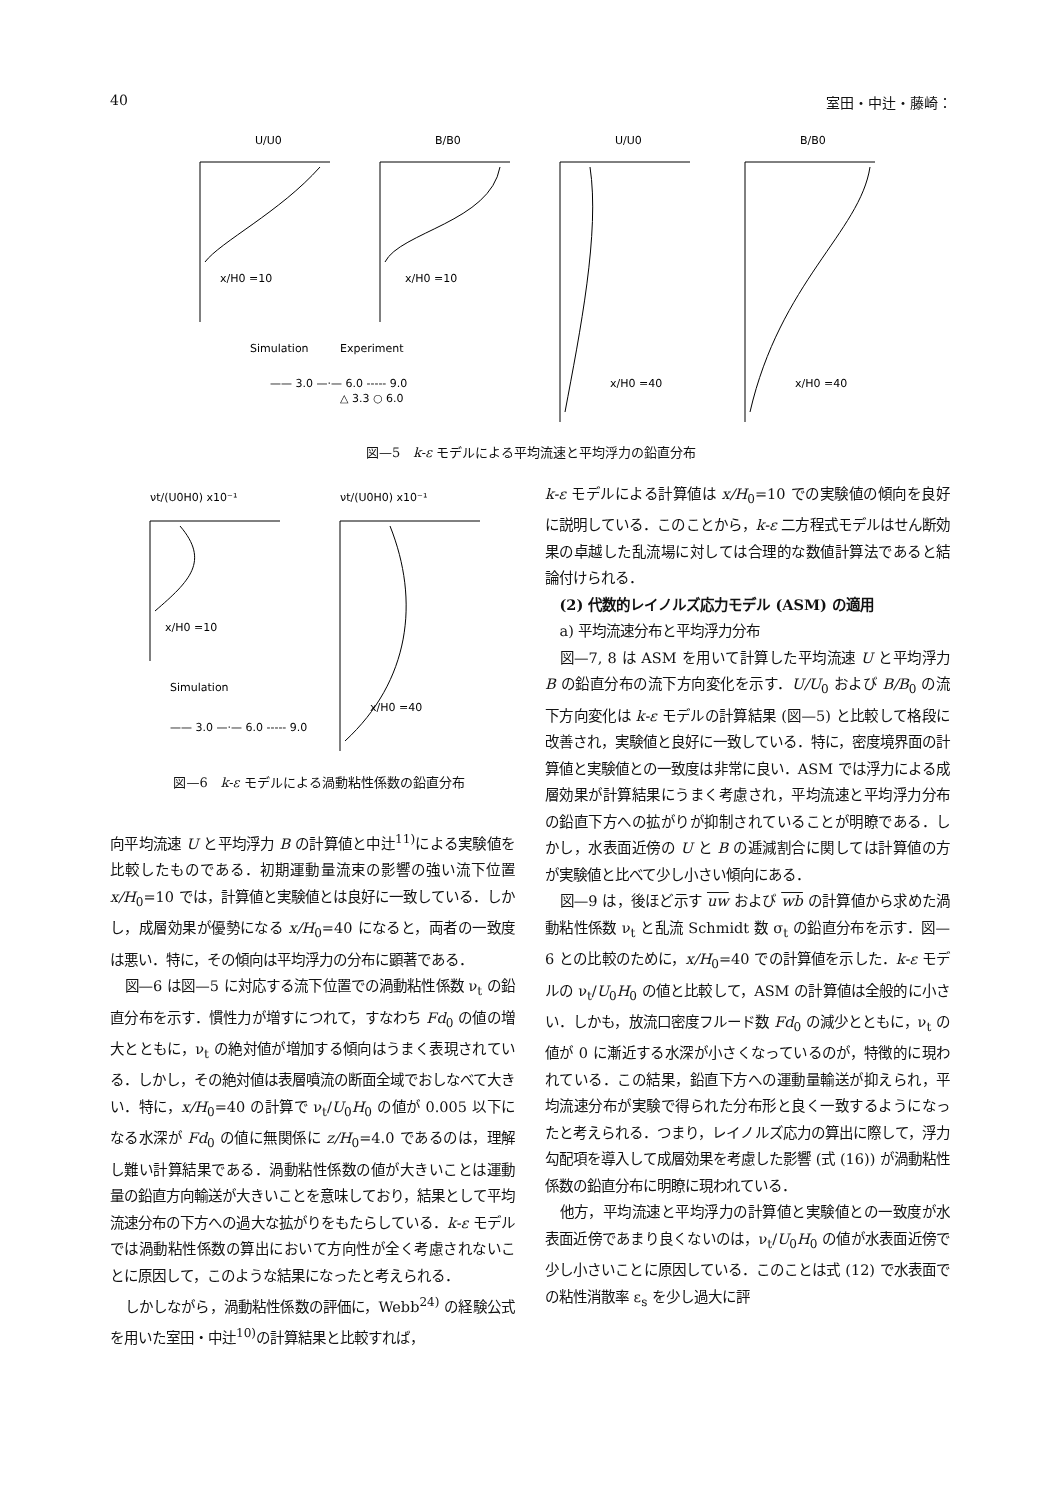40 室田・中辻・藤崎：
U/U0
B/B0
U/U0
B/B0
x/H0 =10
x/H0 =10
x/H0 =40
x/H0 =40
Simulation
Experiment
—— 3.0 —·— 6.0 ----- 9.0
△ 3.3 ○ 6.0
図—5　k-ε モデルによる平均流速と平均浮力の鉛直分布
νt/(U0H0) x10⁻¹
νt/(U0H0) x10⁻¹
x/H0 =10
x/H0 =40
Simulation
—— 3.0 —·— 6.0 ----- 9.0
図—6　k-ε モデルによる渦動粘性係数の鉛直分布
向平均流速 U と平均浮力 B の計算値と中辻<sup>11)</sup>による実験値を比較したものである．初期運動量流束の影響の強い流下位置 x/H<sub>0</sub>=10 では，計算値と実験値とは良好に一致している．しかし，成層効果が優勢になる x/H<sub>0</sub>=40 になると，両者の一致度は悪い．特に，その傾向は平均浮力の分布に顕著である．
図—6 は図—5 に対応する流下位置での渦動粘性係数 ν<sub>t</sub> の鉛直分布を示す．慣性力が増すにつれて，すなわち Fd<sub>0</sub> の値の増大とともに，ν<sub>t</sub> の絶対値が増加する傾向はうまく表現されている．しかし，その絶対値は表層噴流の断面全域でおしなべて大きい．特に，x/H<sub>0</sub>=40 の計算で ν<sub>t</sub>/U<sub>0</sub>H<sub>0</sub> の値が 0.005 以下になる水深が Fd<sub>0</sub> の値に無関係に z/H<sub>0</sub>=4.0 であるのは，理解し難い計算結果である．渦動粘性係数の値が大きいことは運動量の鉛直方向輸送が大きいことを意味しており，結果として平均流速分布の下方への過大な拡がりをもたらしている．k-ε モデルでは渦動粘性係数の算出において方向性が全く考慮されないことに原因して，このような結果になったと考えられる．
しかしながら，渦動粘性係数の評価に，Webb<sup>24)</sup> の経験公式を用いた室田・中辻<sup>10)</sup>の計算結果と比較すれば，
k-ε モデルによる計算値は x/H<sub>0</sub>=10 での実験値の傾向を良好に説明している．このことから，k-ε 二方程式モデルはせん断効果の卓越した乱流場に対しては合理的な数値計算法であると結論付けられる．
(2) 代数的レイノルズ応力モデル (ASM) の適用
a) 平均流速分布と平均浮力分布
図—7, 8 は ASM を用いて計算した平均流速 U と平均浮力 B の鉛直分布の流下方向変化を示す．U/U<sub>0</sub> および B/B<sub>0</sub> の流下方向変化は k-ε モデルの計算結果 (図—5) と比較して格段に改善され，実験値と良好に一致している．特に，密度境界面の計算値と実験値との一致度は非常に良い．ASM では浮力による成層効果が計算結果にうまく考慮され，平均流速と平均浮力分布の鉛直下方への拡がりが抑制されていることが明瞭である．しかし，水表面近傍の U と B の逓減割合に関しては計算値の方が実験値と比べて少し小さい傾向にある．
図—9 は，後ほど示す uw および wb の計算値から求めた渦動粘性係数 ν<sub>t</sub> と乱流 Schmidt 数 σ<sub>t</sub> の鉛直分布を示す．図—6 との比較のために，x/H<sub>0</sub>=40 での計算値を示した．k-ε モデルの ν<sub>t</sub>/U<sub>0</sub>H<sub>0</sub> の値と比較して，ASM の計算値は全般的に小さい．しかも，放流口密度フルード数 Fd<sub>0</sub> の減少とともに，ν<sub>t</sub> の値が 0 に漸近する水深が小さくなっているのが，特徴的に現われている．この結果，鉛直下方への運動量輸送が抑えられ，平均流速分布が実験で得られた分布形と良く一致するようになったと考えられる．つまり，レイノルズ応力の算出に際して，浮力勾配項を導入して成層効果を考慮した影響 (式 (16)) が渦動粘性係数の鉛直分布に明瞭に現われている．
他方，平均流速と平均浮力の計算値と実験値との一致度が水表面近傍であまり良くないのは，ν<sub>t</sub>/U<sub>0</sub>H<sub>0</sub> の値が水表面近傍で少し小さいことに原因している．このことは式 (12) で水表面での粘性消散率 ε<sub>s</sub> を少し過大に評